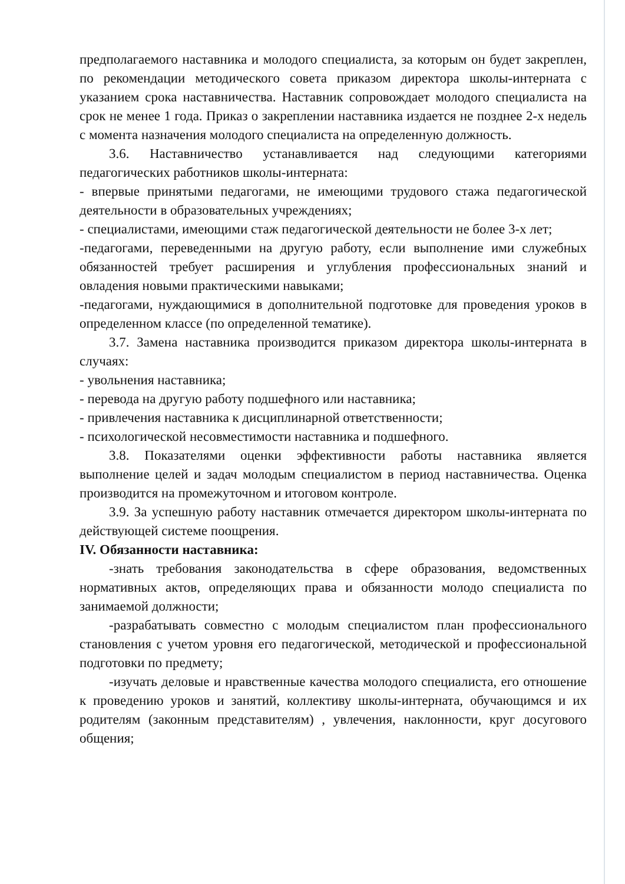предполагаемого наставника и молодого специалиста, за которым он будет закреплен, по рекомендации методического совета приказом директора школы-интерната с указанием срока наставничества. Наставник сопровождает молодого специалиста на срок не менее 1 года. Приказ о закреплении наставника издается не позднее 2-х недель с момента назначения молодого специалиста на определенную должность.
3.6. Наставничество устанавливается над следующими категориями педагогических работников школы-интерната:
- впервые принятыми педагогами, не имеющими трудового стажа педагогической деятельности в образовательных учреждениях;
- специалистами, имеющими стаж педагогической деятельности не более 3-х лет;
-педагогами, переведенными на другую работу, если выполнение ими служебных обязанностей требует расширения и углубления профессиональных знаний и овладения новыми практическими навыками;
-педагогами, нуждающимися в дополнительной подготовке для проведения уроков в определенном классе (по определенной тематике).
3.7. Замена наставника производится приказом директора школы-интерната в случаях:
- увольнения наставника;
- перевода на другую работу подшефного или наставника;
- привлечения наставника к дисциплинарной ответственности;
- психологической несовместимости наставника и подшефного.
3.8. Показателями оценки эффективности работы наставника является выполнение целей и задач молодым специалистом в период наставничества. Оценка производится на промежуточном и итоговом контроле.
3.9. За успешную работу наставник отмечается директором школы-интерната по действующей системе поощрения.
IV. Обязанности наставника:
-знать требования законодательства в сфере образования, ведомственных нормативных актов, определяющих права и обязанности молодо специалиста по занимаемой должности;
-разрабатывать совместно с молодым специалистом план профессионального становления с учетом уровня его педагогической, методической и профессиональной подготовки по предмету;
-изучать деловые и нравственные качества молодого специалиста, его отношение к проведению уроков и занятий, коллективу школы-интерната, обучающимся и их родителям (законным представителям) , увлечения, наклонности, круг досугового общения;